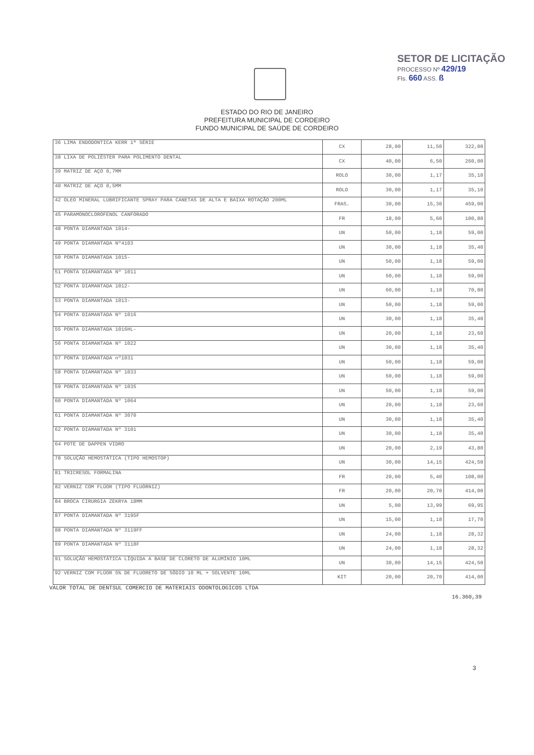SETOR DE LICITAÇÃO
PROCESSO Nº 429/19
Fls. 660 ASS. ß
ESTADO DO RIO DE JANEIRO
PREFEITURA MUNICIPAL DE CORDEIRO
FUNDO MUNICIPAL DE SAÚDE DE CORDEIRO
| 36 LIMA ENDODONTICA KERR 1ª SÉRIE | CX | 28,00 | 11,50 | 322,00 |
| 38 LIXA DE POLIÉSTER PARA POLIMENTO DENTAL | CX | 40,00 | 6,50 | 260,00 |
| 39 MATRIZ DE AÇO 0,7MM | ROLO | 30,00 | 1,17 | 35,10 |
| 40 MATRIZ DE AÇO 0,5MM | ROLO | 30,00 | 1,17 | 35,10 |
| 42 OLEO MINERAL LUBRIFICANTE SPRAY PARA CANETAS DE ALTA E BAIXA ROTAÇÃO 200ML | FRAS. | 30,00 | 15,30 | 459,00 |
| 45 PARAMONOCLOROFENOL CANFORADO | FR | 18,00 | 5,60 | 100,80 |
| 48 PONTA DIAMANTADA 1014- | UN | 50,00 | 1,18 | 59,00 |
| 49 PONTA DIAMANTADA Nº4103 | UN | 30,00 | 1,18 | 35,40 |
| 50 PONTA DIAMANTADA 1015- | UN | 50,00 | 1,18 | 59,00 |
| 51 PONTA DIAMANTADA Nº 1011 | UN | 50,00 | 1,18 | 59,00 |
| 52 PONTA DIAMANTADA 1012- | UN | 60,00 | 1,18 | 70,80 |
| 53 PONTA DIAMANTADA 1013- | UN | 50,00 | 1,18 | 59,00 |
| 54 PONTA DIAMANTADA Nº 1016 | UN | 30,00 | 1,18 | 35,40 |
| 55 PONTA DIAMANTADA 1016HL- | UN | 20,00 | 1,18 | 23,60 |
| 56 PONTA DIAMANTADA Nº 1022 | UN | 30,00 | 1,18 | 35,40 |
| 57 PONTA DIAMANTADA nº1031 | UN | 50,00 | 1,18 | 59,00 |
| 58 PONTA DIAMANTADA Nº 1033 | UN | 50,00 | 1,18 | 59,00 |
| 59 PONTA DIAMANTADA Nº 1035 | UN | 50,00 | 1,18 | 59,00 |
| 60 PONTA DIAMANTADA Nº 1064 | UN | 20,00 | 1,18 | 23,60 |
| 61 PONTA DIAMANTADA Nº 3070 | UN | 30,00 | 1,18 | 35,40 |
| 62 PONTA DIAMANTADA Nº 3101 | UN | 30,00 | 1,18 | 35,40 |
| 64 POTE DE DAPPEN VIDRO | UN | 20,00 | 2,19 | 43,80 |
| 78 SOLUÇÃO HEMOSTÁTICA (TIPO HEMOSTOP) | UN | 30,00 | 14,15 | 424,50 |
| 81 TRICRESOL FORMALINA | FR | 20,00 | 5,40 | 108,00 |
| 82 VERNIZ COM FLÚOR (TIPO FLUORNIZ) | FR | 20,00 | 20,70 | 414,00 |
| 84 BROCA CIRURGIA ZEKRYA 18MM | UN | 5,00 | 13,99 | 69,95 |
| 87 PONTA DIAMANTADA Nº 3195F | UN | 15,00 | 1,18 | 17,70 |
| 88 PONTA DIAMANTADA Nº 3119FF | UN | 24,00 | 1,18 | 28,32 |
| 89 PONTA DIAMANTADA Nº 3118F | UN | 24,00 | 1,18 | 28,32 |
| 91 SOLUÇÃO HEMOSTÁTICA LÍQUIDA A BASE DE CLORETO DE ALUMÍNIO 10ML | UN | 30,00 | 14,15 | 424,50 |
| 92 VERNIZ COM FLÚOR 5% DE FLUORETO DE SÓDIO 10 ML + SOLVENTE 10ML | KIT | 20,00 | 20,70 | 414,00 |
VALOR TOTAL DE DENTSUL COMERCIO DE MATERIAIS ODONTOLOGICOS LTDA 16.360,39
3